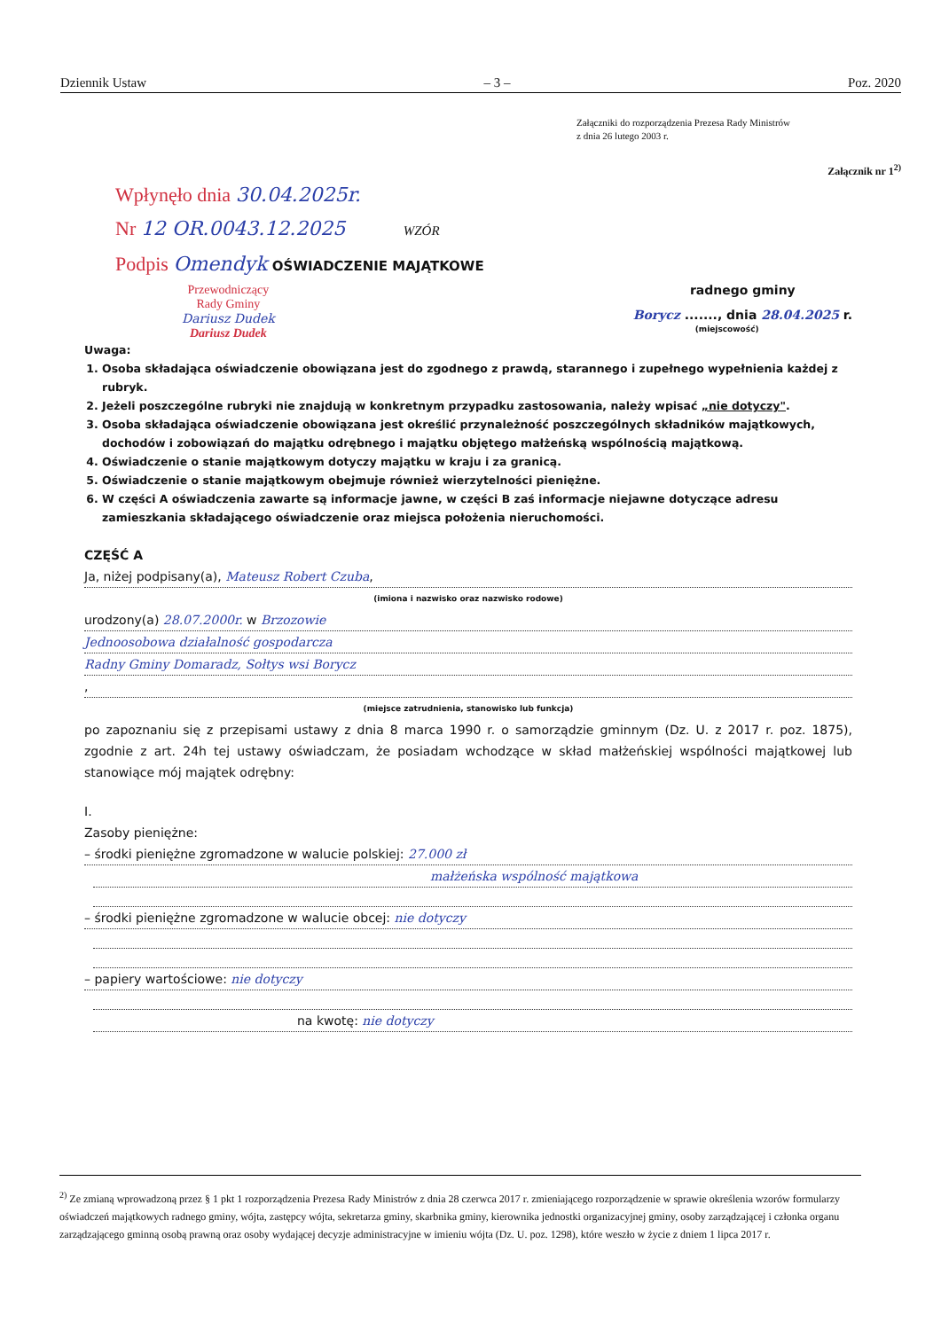Dziennik Ustaw – 3 – Poz. 2020
Załączniki do rozporządzenia Prezesa Rady Ministrów
z dnia 26 lutego 2003 r.
Załącznik nr 1<sup>2)</sup>
Wpłynęło dnia 30.04.2025r.
Nr 12 OR.0043.12.2025 WZÓR
Podpis Omendyk OŚWIADCZENIE MAJĄTKOWE
Przewodniczący
Rady Gminy
Dariusz Dudek
Dariusz Dudek
radnego gminy
Borycz ......., dnia 28.04.2025 r.
(miejscowość)
Uwaga:
1. Osoba składająca oświadczenie obowiązana jest do zgodnego z prawdą, starannego i zupełnego wypełnienia każdej z rubryk.
2. Jeżeli poszczególne rubryki nie znajdują w konkretnym przypadku zastosowania, należy wpisać „nie dotyczy".
3. Osoba składająca oświadczenie obowiązana jest określić przynależność poszczególnych składników majątkowych, dochodów i zobowiązań do majątku odrębnego i majątku objętego małżeńską wspólnością majątkową.
4. Oświadczenie o stanie majątkowym dotyczy majątku w kraju i za granicą.
5. Oświadczenie o stanie majątkowym obejmuje również wierzytelności pieniężne.
6. W części A oświadczenia zawarte są informacje jawne, w części B zaś informacje niejawne dotyczące adresu zamieszkania składającego oświadczenie oraz miejsca położenia nieruchomości.
CZĘŚĆ A
Ja, niżej podpisany(a), Mateusz Robert Czuba,
(imiona i nazwisko oraz nazwisko rodowe)
urodzony(a) 28.07.2000r. w Brzozowie
Jednoosobowa działalność gospodarcza
Radny Gminy Domaradz, Sołtys wsi Borycz
,
(miejsce zatrudnienia, stanowisko lub funkcja)
po zapoznaniu się z przepisami ustawy z dnia 8 marca 1990 r. o samorządzie gminnym (Dz. U. z 2017 r. poz. 1875), zgodnie z art. 24h tej ustawy oświadczam, że posiadam wchodzące w skład małżeńskiej wspólności majątkowej lub stanowiące mój majątek odrębny:
I.
Zasoby pieniężne:
– środki pieniężne zgromadzone w walucie polskiej: 27.000 zł
małżeńska wspólność majątkowa
– środki pieniężne zgromadzone w walucie obcej: nie dotyczy
– papiery wartościowe: nie dotyczy
na kwotę: nie dotyczy
<sup>2)</sup> Ze zmianą wprowadzoną przez § 1 pkt 1 rozporządzenia Prezesa Rady Ministrów z dnia 28 czerwca 2017 r. zmieniającego rozporządzenie w sprawie określenia wzorów formularzy oświadczeń majątkowych radnego gminy, wójta, zastępcy wójta, sekretarza gminy, skarbnika gminy, kierownika jednostki organizacyjnej gminy, osoby zarządzającej i członka organu zarządzającego gminną osobą prawną oraz osoby wydającej decyzje administracyjne w imieniu wójta (Dz. U. poz. 1298), które weszło w życie z dniem 1 lipca 2017 r.